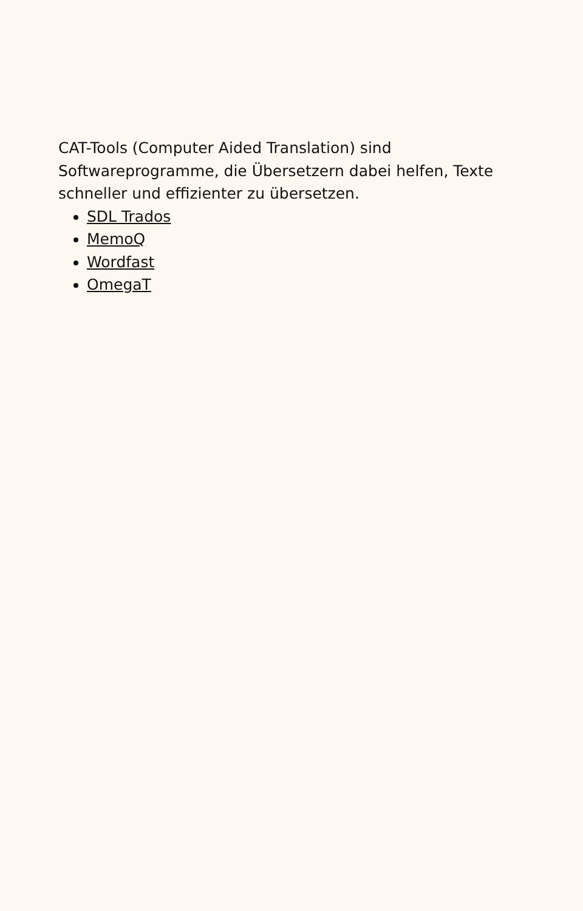CAT-Tools (Computer Aided Translation) sind Softwareprogramme, die Übersetzern dabei helfen, Texte schneller und effizienter zu übersetzen.
SDL Trados
MemoQ
Wordfast
OmegaT